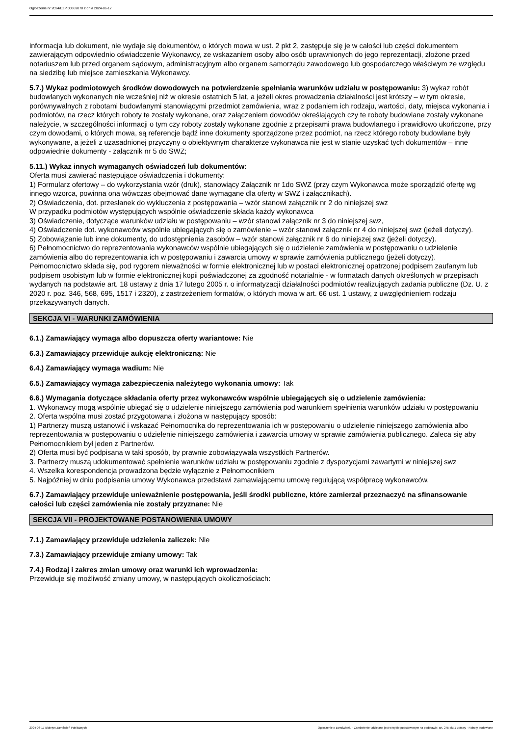Ogłoszenie nr 2024/BZP 00369878 z dnia 2024-06-17
informacja lub dokument, nie wydaje się dokumentów, o których mowa w ust. 2 pkt 2, zastępuje się je w całości lub części dokumentem zawierającym odpowiednio oświadczenie Wykonawcy, ze wskazaniem osoby albo osób uprawnionych do jego reprezentacji, złożone przed notariuszem lub przed organem sądowym, administracyjnym albo organem samorządu zawodowego lub gospodarczego właściwym ze względu na siedzibę lub miejsce zamieszkania Wykonawcy.
5.7.) Wykaz podmiotowych środków dowodowych na potwierdzenie spełniania warunków udziału w postępowaniu: 3) wykaz robót budowlanych wykonanych nie wcześniej niż w okresie ostatnich 5 lat, a jeżeli okres prowadzenia działalności jest krótszy – w tym okresie, porównywalnych z robotami budowlanymi stanowiącymi przedmiot zamówienia, wraz z podaniem ich rodzaju, wartości, daty, miejsca wykonania i podmiotów, na rzecz których roboty te zostały wykonane, oraz załączeniem dowodów określających czy te roboty budowlane zostały wykonane należycie, w szczególności informacji o tym czy roboty zostały wykonane zgodnie z przepisami prawa budowlanego i prawidłowo ukończone, przy czym dowodami, o których mowa, są referencje bądź inne dokumenty sporządzone przez podmiot, na rzecz którego roboty budowlane były wykonywane, a jeżeli z uzasadnionej przyczyny o obiektywnym charakterze wykonawca nie jest w stanie uzyskać tych dokumentów – inne odpowiednie dokumenty - załącznik nr 5 do SWZ;
5.11.) Wykaz innych wymaganych oświadczeń lub dokumentów:
Oferta musi zawierać następujące oświadczenia i dokumenty:
1) Formularz ofertowy – do wykorzystania wzór (druk), stanowiący Załącznik nr 1do SWZ (przy czym Wykonawca może sporządzić ofertę wg innego wzorca, powinna ona wówczas obejmować dane wymagane dla oferty w SWZ i załącznikach).
2) Oświadczenia, dot. przesłanek do wykluczenia z postępowania – wzór stanowi załącznik nr 2 do niniejszej swz
W przypadku podmiotów występujących wspólnie oświadczenie składa każdy wykonawca
3) Oświadczenie, dotyczące warunków udziału w postępowaniu – wzór stanowi załącznik nr 3 do niniejszej swz,
4) Oświadczenie dot. wykonawców wspólnie ubiegających się o zamówienie – wzór stanowi załącznik nr 4 do niniejszej swz (jeżeli dotyczy).
5) Zobowiązanie lub inne dokumenty, do udostępnienia zasobów – wzór stanowi załącznik nr 6 do niniejszej swz (jeżeli dotyczy).
6) Pełnomocnictwo do reprezentowania wykonawców wspólnie ubiegających się o udzielenie zamówienia w postępowaniu o udzielenie zamówienia albo do reprezentowania ich w postępowaniu i zawarcia umowy w sprawie zamówienia publicznego (jeżeli dotyczy).
Pełnomocnictwo składa się, pod rygorem nieważności w formie elektronicznej lub w postaci elektronicznej opatrzonej podpisem zaufanym lub podpisem osobistym lub w formie elektronicznej kopii poświadczonej za zgodność notarialnie - w formatach danych określonych w przepisach wydanych na podstawie art. 18 ustawy z dnia 17 lutego 2005 r. o informatyzacji działalności podmiotów realizujących zadania publiczne (Dz. U. z 2020 r. poz. 346, 568, 695, 1517 i 2320), z zastrzeżeniem formatów, o których mowa w art. 66 ust. 1 ustawy, z uwzględnieniem rodzaju przekazywanych danych.
SEKCJA VI - WARUNKI ZAMÓWIENIA
6.1.) Zamawiający wymaga albo dopuszcza oferty wariantowe: Nie
6.3.) Zamawiający przewiduje aukcję elektroniczną: Nie
6.4.) Zamawiający wymaga wadium: Nie
6.5.) Zamawiający wymaga zabezpieczenia należytego wykonania umowy: Tak
6.6.) Wymagania dotyczące składania oferty przez wykonawców wspólnie ubiegających się o udzielenie zamówienia:
1. Wykonawcy mogą wspólnie ubiegać się o udzielenie niniejszego zamówienia pod warunkiem spełnienia warunków udziału w postępowaniu
2. Oferta wspólna musi zostać przygotowana i złożona w następujący sposób:
1) Partnerzy muszą ustanowić i wskazać Pełnomocnika do reprezentowania ich w postępowaniu o udzielenie niniejszego zamówienia albo reprezentowania w postępowaniu o udzielenie niniejszego zamówienia i zawarcia umowy w sprawie zamówienia publicznego. Zaleca się aby Pełnomocnikiem był jeden z Partnerów.
2) Oferta musi być podpisana w taki sposób, by prawnie zobowiązywała wszystkich Partnerów.
3. Partnerzy muszą udokumentować spełnienie warunków udziału w postępowaniu zgodnie z dyspozycjami zawartymi w niniejszej swz
4. Wszelka korespondencja prowadzona będzie wyłącznie z Pełnomocnikiem
5. Najpóźniej w dniu podpisania umowy Wykonawca przedstawi zamawiającemu umowę regulującą współpracę wykonawców.
6.7.) Zamawiający przewiduje unieważnienie postępowania, jeśli środki publiczne, które zamierzał przeznaczyć na sfinansowanie całości lub części zamówienia nie zostały przyznane: Nie
SEKCJA VII - PROJEKTOWANE POSTANOWIENIA UMOWY
7.1.) Zamawiający przewiduje udzielenia zaliczek: Nie
7.3.) Zamawiający przewiduje zmiany umowy: Tak
7.4.) Rodzaj i zakres zmian umowy oraz warunki ich wprowadzenia:
Przewiduje się możliwość zmiany umowy, w następujących okolicznościach:
2024-06-17 Biuletyn Zamówień Publicznych Ogłoszenie o zamówieniu - Zamówienie udzielane jest w trybie podstawowym na podstawie: art. 275 pkt 1 ustawy - Roboty budowlane